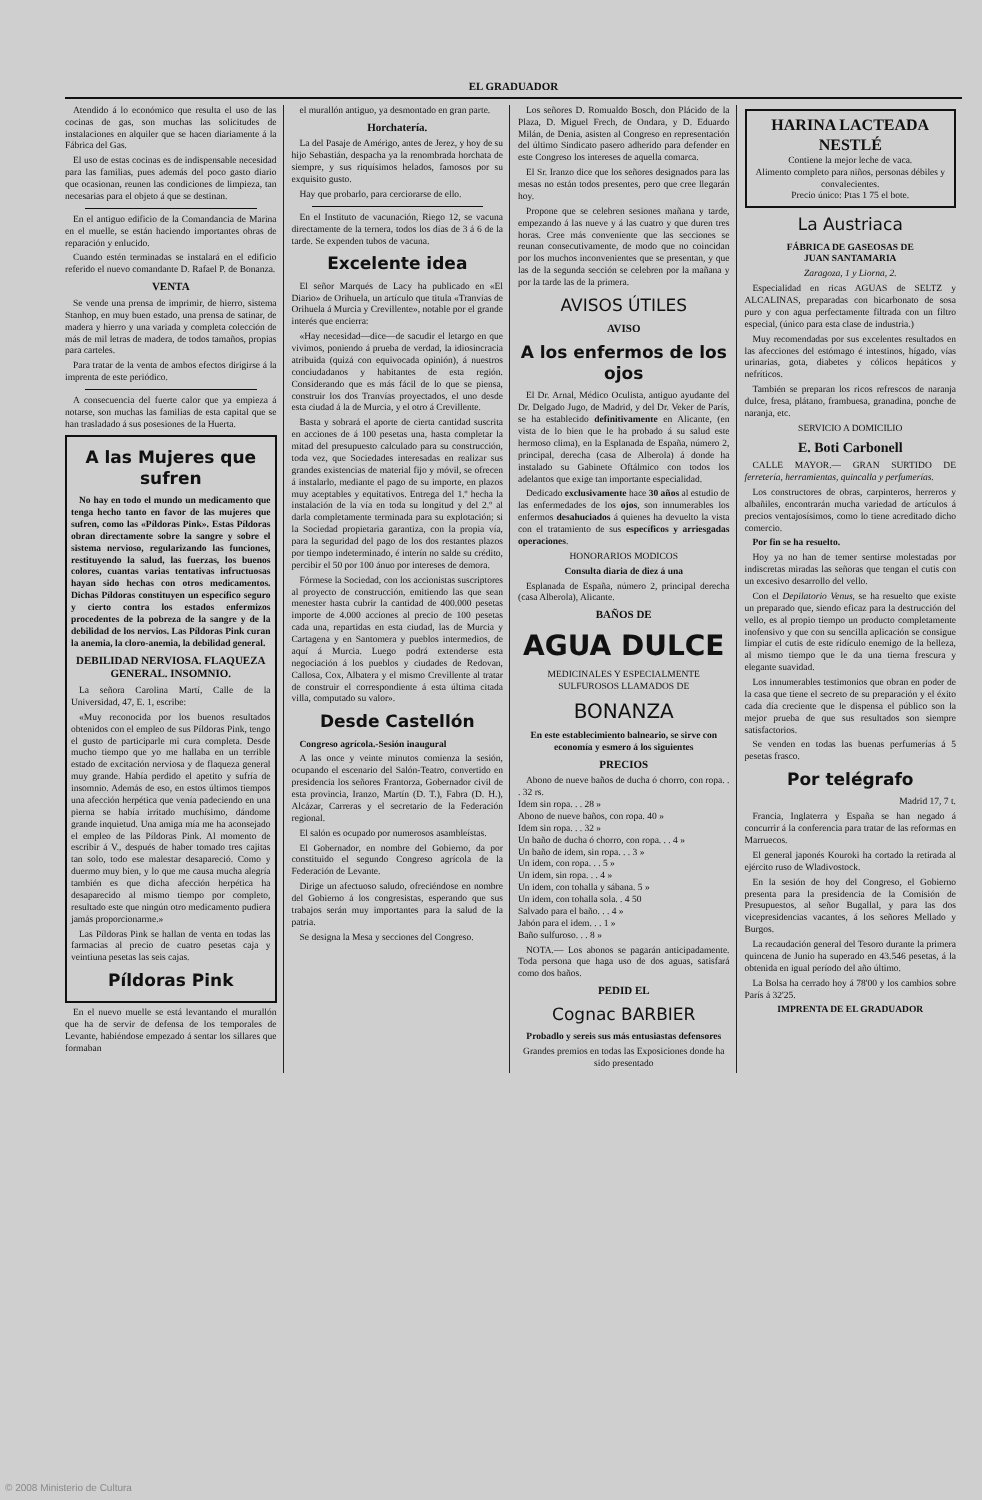EL GRADUADOR
Atendido á lo económico que resulta el uso de las cocinas de gas, son muchas las solicitudes de instalaciones en alquiler que se hacen diariamente á la Fábrica del Gas.
El uso de estas cocinas es de indispensable necesidad para las familias, pues además del poco gasto diario que ocasionan, reunen las condiciones de limpieza, tan necesarias para el objeto á que se destinan.
En el antiguo edificio de la Comandancia de Marina en el muelle, se están haciendo importantes obras de reparación y enlucido.
Cuando estén terminadas se instalará en el edificio referido el nuevo comandante D. Rafael P. de Bonanza.
VENTA
Se vende una prensa de imprimir, de hierro, sistema Stanhop, en muy buen estado, una prensa de satinar, de madera y hierro y una variada y completa colección de más de mil letras de madera, de todos tamaños, propias para carteles.
Para tratar de la venta de ambos efectos dirigirse á la imprenta de este periódico.
A consecuencia del fuerte calor que ya empieza á notarse, son muchas las familias de esta capital que se han trasladado á sus posesiones de la Huerta.
A las Mujeres que sufren
No hay en todo el mundo un medicamento que tenga hecho tanto en favor de las mujeres que sufren, como las «Píldoras Pink». Estas Píldoras obran directamente sobre la sangre y sobre el sistema nervioso, regularizando las funciones, restituyendo la salud, las fuerzas, los buenos colores, cuantas varias tentativas infructuosas hayan sido hechas con otros medicamentos. Dichas Píldoras constituyen un específico seguro y cierto contra los estados enfermizos procedentes de la pobreza de la sangre y de la debilidad de los nervios. Las Píldoras Pink curan la anemia, la cloro-anemia, la debilidad general.
DEBILIDAD NERVIOSA. FLAQUEZA GENERAL. INSOMNIO.
La señora Carolina Martí, Calle de la Universidad, 47, E. 1, escribe:
«Muy reconocida por los buenos resultados obtenidos con el empleo de sus Píldoras Pink, tengo el gusto de participarle mi cura completa. Desde mucho tiempo que yo me hallaba en un terrible estado de excitación nerviosa y de flaqueza general muy grande. Había perdido el apetito y sufría de insomnio. Además de eso, en estos últimos tiempos una afección herpética que venía padeciendo en una pierna se había irritado muchísimo, dándome grande inquietud. Una amiga mía me ha aconsejado el empleo de las Píldoras Pink. Al momento de escribir á V., después de haber tomado tres cajitas tan solo, todo ese malestar desapareció. Como y duermo muy bien, y lo que me causa mucha alegría también es que dicha afección herpética ha desaparecido al mismo tiempo por completo, resultado este que ningún otro medicamento pudiera jamás proporcionarme.»
Las Píldoras Pink se hallan de venta en todas las farmacias al precio de cuatro pesetas caja y veintiuna pesetas las seis cajas.
Píldoras Pink
En el nuevo muelle se está levantando el murallón que ha de servir de defensa de los temporales de Levante, habiéndose empezado á sentar los sillares que formaban
el murallón antiguo, ya desmontado en gran parte.
Horchatería.
La del Pasaje de Amérigo, antes de Jerez, y hoy de su hijo Sebastián, despacha ya la renombrada horchata de siempre, y sus riquísimos helados, famosos por su exquisito gusto.
Hay que probarlo, para cerciorarse de ello.
En el Instituto de vacunación, Riego 12, se vacuna directamente de la ternera, todos los días de 3 á 6 de la tarde. Se expenden tubos de vacuna.
Excelente idea
El señor Marqués de Lacy ha publicado en «El Diario» de Orihuela, un artículo que titula «Tranvías de Orihuela á Murcia y Crevillente», notable por el grande interés que encierra:
«Hay necesidad—dice—de sacudir el letargo en que vivimos, poniendo á prueba de verdad, la idiosincracia atribuida (quizá con equivocada opinión), á nuestros conciudadanos y habitantes de esta región. Considerando que es más fácil de lo que se piensa, construir los dos Tranvías proyectados, el uno desde esta ciudad á la de Murcia, y el otro á Crevillente.
Basta y sobrará el aporte de cierta cantidad suscrita en acciones de á 100 pesetas una, hasta completar la mitad del presupuesto calculado para su construcción, toda vez, que Sociedades interesadas en realizar sus grandes existencias de material fijo y móvil, se ofrecen á instalarlo, mediante el pago de su importe, en plazos muy aceptables y equitativos. Entrega del 1.º hecha la instalación de la vía en toda su longitud y del 2.º al darla completamente terminada para su explotación; si la Sociedad propietaria garantiza, con la propia vía, para la seguridad del pago de los dos restantes plazos por tiempo indeterminado, é interín no salde su crédito, percibir el 50 por 100 ánuo por intereses de demora.
Fórmese la Sociedad, con los accionistas suscriptores al proyecto de construcción, emitiendo las que sean menester hasta cubrir la cantidad de 400.000 pesetas importe de 4.000 acciones al precio de 100 pesetas cada una, repartidas en esta ciudad, las de Murcia y Cartagena y en Santomera y pueblos intermedios, de aquí á Murcia. Luego podrá extenderse esta negociación á los pueblos y ciudades de Redovan, Callosa, Cox, Albatera y el mismo Crevillente al tratar de construir el correspondiente á esta última citada villa, computado su valor».
Desde Castellón
Congreso agrícola.-Sesión inaugural
A las once y veinte minutos comienza la sesión, ocupando el escenario del Salón-Teatro, convertido en presidencia los señores Frantorza, Gobernador civil de esta provincia, Iranzo, Martín (D. T.), Fabra (D. H.), Alcázar, Carreras y el secretario de la Federación regional.
El salón es ocupado por numerosos asambleístas.
El Gobernador, en nombre del Gobierno, da por constituido el segundo Congreso agrícola de la Federación de Levante.
Dirige un afectuoso saludo, ofreciéndose en nombre del Gobierno á los congresistas, esperando que sus trabajos serán muy importantes para la salud de la patria.
Se designa la Mesa y secciones del Congreso.
Los señores D. Romualdo Bosch, don Plácido de la Plaza, D. Miguel Frech, de Ondara, y D. Eduardo Milán, de Denia, asisten al Congreso en representación del último Sindicato pasero adherido para defender en este Congreso los intereses de aquella comarca.
El Sr. Iranzo dice que los señores designados para las mesas no están todos presentes, pero que cree llegarán hoy.
Propone que se celebren sesiones mañana y tarde, empezando á las nueve y á las cuatro y que duren tres horas. Cree más conveniente que las secciones se reunan consecutivamente, de modo que no coincidan por los muchos inconvenientes que se presentan, y que las de la segunda sección se celebren por la mañana y por la tarde las de la primera.
AVISOS ÚTILES
AVISO
A los enfermos de los ojos
El Dr. Arnal, Médico Oculista, antiguo ayudante del Dr. Delgado Jugo, de Madrid, y del Dr. Veker de París, se ha establecido definitivamente en Alicante, (en vista de lo bien que le ha probado á su salud este hermoso clima), en la Esplanada de España, número 2, principal, derecha (casa de Alberola) á donde ha instalado su Gabinete Oftálmico con todos los adelantos que exige tan importante especialidad.
Dedicado exclusivamente hace 30 años al estudio de las enfermedades de los ojos, son innumerables los enfermos desahuciados á quienes ha devuelto la vista con el tratamiento de sus específicos y arriesgadas operaciones.
HONORARIOS MODICOS
Consulta diaria de diez á una
Esplanada de España, número 2, principal derecha (casa Alberola), Alicante.
BAÑOS DE
AGUA DULCE
MEDICINALES Y ESPECIALMENTE SULFUROSOS LLAMADOS DE
BONANZA
En este establecimiento balneario, se sirve con economía y esmero á los siguientes
PRECIOS
Abono de nueve baños de ducha ó chorro, con ropa. . . 32 rs.
Idem sin ropa. . . 28 »
Abono de nueve baños, con ropa. 40 »
Idem sin ropa. . . 32 »
Un baño de ducha ó chorro, con ropa. . . 4 »
Un baño de idem, sin ropa. . . 3 »
Un idem, con ropa. . . 5 »
Un idem, sin ropa. . . 4 »
Un idem, con tohalla y sábana. 5 »
Un idem, con tohalla sola. . 4 50
Salvado para el baño. . . 4 »
Jabón para el idem. . . 1 »
Baño sulfuroso. . . 8 »
NOTA.— Los abonos se pagarán anticipadamente. Toda persona que haga uso de dos aguas, satisfará como dos baños.
PEDID EL
Cognac BARBIER
Probadlo y sereis sus más entusiastas defensores
Grandes premios en todas las Exposiciones donde ha sido presentado
HARINA LACTEADA NESTLÉ
Contiene la mejor leche de vaca.
Alimento completo para niños, personas débiles y convalecientes.
Precio único: Ptas 1 75 el bote.
La Austriaca
FÁBRICA DE GASEOSAS DE
JUAN SANTAMARIA
Zaragoza, 1 y Liorna, 2.
Especialidad en ricas AGUAS de SELTZ y ALCALINAS, preparadas con bicarbonato de sosa puro y con agua perfectamente filtrada con un filtro especial, (único para esta clase de industria.)
Muy recomendadas por sus excelentes resultados en las afecciones del estómago é intestinos, hígado, vías urinarias, gota, diabetes y cólicos hepáticos y nefríticos.
También se preparan los ricos refrescos de naranja dulce, fresa, plátano, frambuesa, granadina, ponche de naranja, etc.
SERVICIO A DOMICILIO
E. Boti Carbonell
CALLE MAYOR.— GRAN SURTIDO DE ferretería, herramientas, quincalla y perfumerías.
Los constructores de obras, carpinteros, herreros y albañiles, encontrarán mucha variedad de artículos á precios ventajosísimos, como lo tiene acreditado dicho comercio.
Por fin se ha resuelto.
Hoy ya no han de temer sentirse molestadas por indiscretas miradas las señoras que tengan el cutis con un excesivo desarrollo del vello.
Con el Depilatorio Venus, se ha resuelto que existe un preparado que, siendo eficaz para la destrucción del vello, es al propio tiempo un producto completamente inofensivo y que con su sencilla aplicación se consigue limpiar el cutis de este ridículo enemigo de la belleza, al mismo tiempo que le da una tierna frescura y elegante suavidad.
Los innumerables testimonios que obran en poder de la casa que tiene el secreto de su preparación y el éxito cada día creciente que le dispensa el público son la mejor prueba de que sus resultados son siempre satisfactorios.
Se venden en todas las buenas perfumerías á 5 pesetas frasco.
Por telégrafo
Madrid 17, 7 t.
Francia, Inglaterra y España se han negado á concurrir á la conferencia para tratar de las reformas en Marruecos.
El general japonés Kouroki ha cortado la retirada al ejército ruso de Wladivostock.
En la sesión de hoy del Congreso, el Gobierno presenta para la presidencia de la Comisión de Presupuestos, al señor Bugallal, y para las dos vicepresidencias vacantes, á los señores Mellado y Burgos.
La recaudación general del Tesoro durante la primera quincena de Junio ha superado en 43.546 pesetas, á la obtenida en igual período del año último.
La Bolsa ha cerrado hoy á 78'00 y los cambios sobre París á 32'25.
IMPRENTA DE EL GRADUADOR
© 2008 Ministerio de Cultura